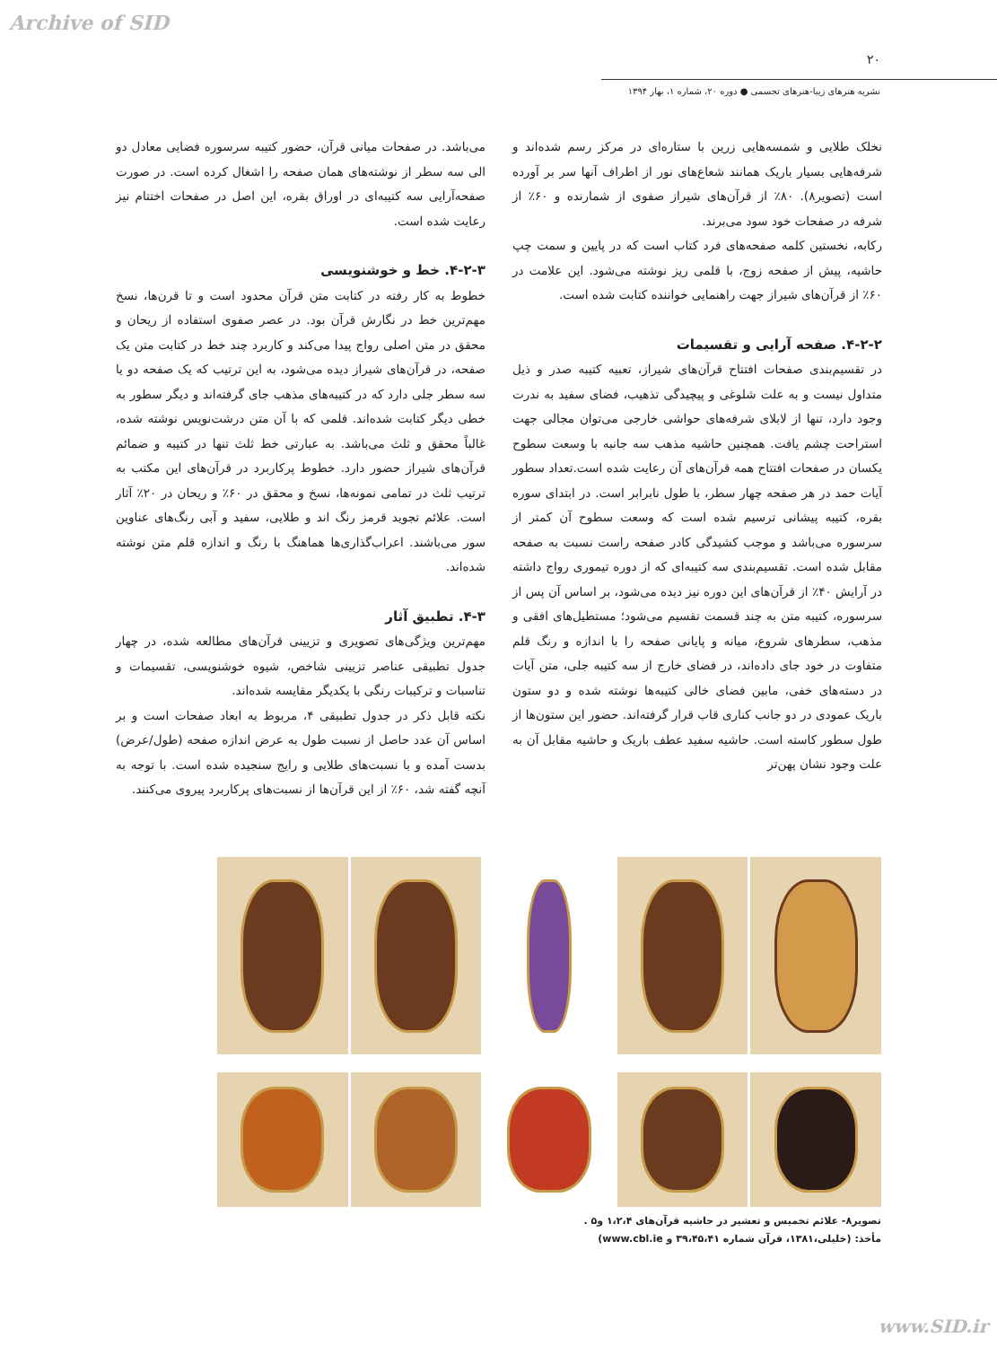Archive of SID
۲۰
نشریه هنرهای زیبا-هنرهای تجسمی ● دوره ۲۰، شماره ۱، بهار ۱۳۹۴
نخلک طلایی و شمسه‌هایی زرین با ستاره‌ای در مرکز رسم شده‌اند و شرفه‌هایی بسیار باریک همانند شعاع‌های نور از اطراف آنها سر بر آورده است (تصویر۸). ۸۰٪ از قرآن‌های شیراز صفوی از شمارنده و ۶۰٪ از شرفه در صفحات خود سود می‌برند.
رکابه، نخستین کلمه صفحه‌های فرد کتاب است که در پایین و سمت چپ حاشیه، پیش از صفحه زوج، با قلمی ریز نوشته می‌شود. این علامت در ۶۰٪ از قرآن‌های شیراز جهت راهنمایی خواننده کتابت شده است.
۴-۲-۲. صفحه آرایی و تقسیمات
در تقسیم‌بندی صفحات افتتاح قرآن‌های شیراز، تعبیه کتیبه صدر و ذیل متداول نیست و به علت شلوغی و پیچیدگی تذهیب، فضای سفید به ندرت وجود دارد، تنها از لابلای شرفه‌های حواشی خارجی می‌توان مجالی جهت استراحت چشم یافت. همچنین حاشیه مذهب سه جانبه با وسعت سطوح یکسان در صفحات افتتاح همه قرآن‌های آن رعایت شده است.تعداد سطور آیات حمد در هر صفحه چهار سطر، با طول نابرابر است. در ابتدای سوره بقره، کتیبه پیشانی ترسیم شده است که وسعت سطوح آن کمتر از سرسوره می‌باشد و موجب کشیدگی کادر صفحه راست نسبت به صفحه مقابل شده است. تقسیم‌بندی سه کتیبه‌ای که از دوره تیموری رواج داشته در آرایش ۴۰٪ از قرآن‌های این دوره نیز دیده می‌شود، بر اساس آن پس از سرسوره، کتیبه متن به چند قسمت تقسیم می‌شود؛ مستطیل‌های افقی و مذهب، سطرهای شروع، میانه و پایانی صفحه را با اندازه و رنگ قلم متفاوت در خود جای داده‌اند، در فضای خارج از سه کتیبه جلی، متن آیات در دسته‌های خفی، مابین فضای خالی کتیبه‌ها نوشته شده و دو ستون باریک عمودی در دو جانب کناری قاب قرار گرفته‌اند. حضور این ستون‌ها از طول سطور کاسته است. حاشیه سفید عطف باریک و حاشیه مقابل آن به علت وجود نشان پهن‌تر
می‌باشد. در صفحات میانی قرآن، حضور کتیبه سرسوره فضایی معادل دو الی سه سطر از نوشته‌های همان صفحه را اشغال کرده است. در صورت صفحه‌آرایی سه کتیبه‌ای در اوراق بقره، این اصل در صفحات اختتام نیز رعایت شده است.
۴-۲-۳. خط و خوشنویسی
خطوط به کار رفته در کتابت متن قرآن محدود است و تا قرن‌ها، نسخ مهم‌ترین خط در نگارش قرآن بود. در عصر صفوی استفاده از ریحان و محقق در متن اصلی رواج پیدا می‌کند و کاربرد چند خط در کتابت متن یک صفحه، در قرآن‌های شیراز دیده می‌شود، به این ترتیب که یک صفحه دو یا سه سطر جلی دارد که در کتیبه‌های مذهب جای گرفته‌اند و دیگر سطور به خطی دیگر کتابت شده‌اند. قلمی که با آن متن درشت‌نویس نوشته شده، غالباً محقق و ثلث می‌باشد. به عبارتی خط ثلث تنها در کتیبه و ضمائم قرآن‌های شیراز حضور دارد. خطوط پرکاربرد در قرآن‌های این مکتب به ترتیب ثلث در تمامی نمونه‌ها، نسخ و محقق در ۶۰٪ و ریحان در ۲۰٪ آثار است. علائم تجوید قرمز رنگ اند و طلایی، سفید و آبی رنگ‌های عناوین سور می‌باشند. اعراب‌گذاری‌ها هماهنگ با رنگ و اندازه قلم متن نوشته شده‌اند.
۴-۳. تطبیق آثار
مهم‌ترین ویژگی‌های تصویری و تزیینی قرآن‌های مطالعه شده، در چهار جدول تطبیقی عناصر تزیینی شاخص، شیوه خوشنویسی، تقسیمات و تناسبات و ترکیبات رنگی با یکدیگر مقایسه شده‌اند.
نکته قابل ذکر در جدول تطبیقی ۴، مربوط به ابعاد صفحات است و بر اساس آن عدد حاصل از نسبت طول به عرض اندازه صفحه (طول/عرض) بدست آمده و با نسبت‌های طلایی و رایج سنجیده شده است. با توجه به آنچه گفته شد، ۶۰٪ از این قرآن‌ها از نسبت‌های پرکاربرد پیروی می‌کنند.
تصویر۸- علائم تخمیس و تعشیر در حاشیه قرآن‌های ۱،۲،۴ و۵ .
مأخذ: (خلیلی،۱۳۸۱، قرآن شماره ۳۹،۴۵،۴۱ و www.cbl.ie)
www.SID.ir